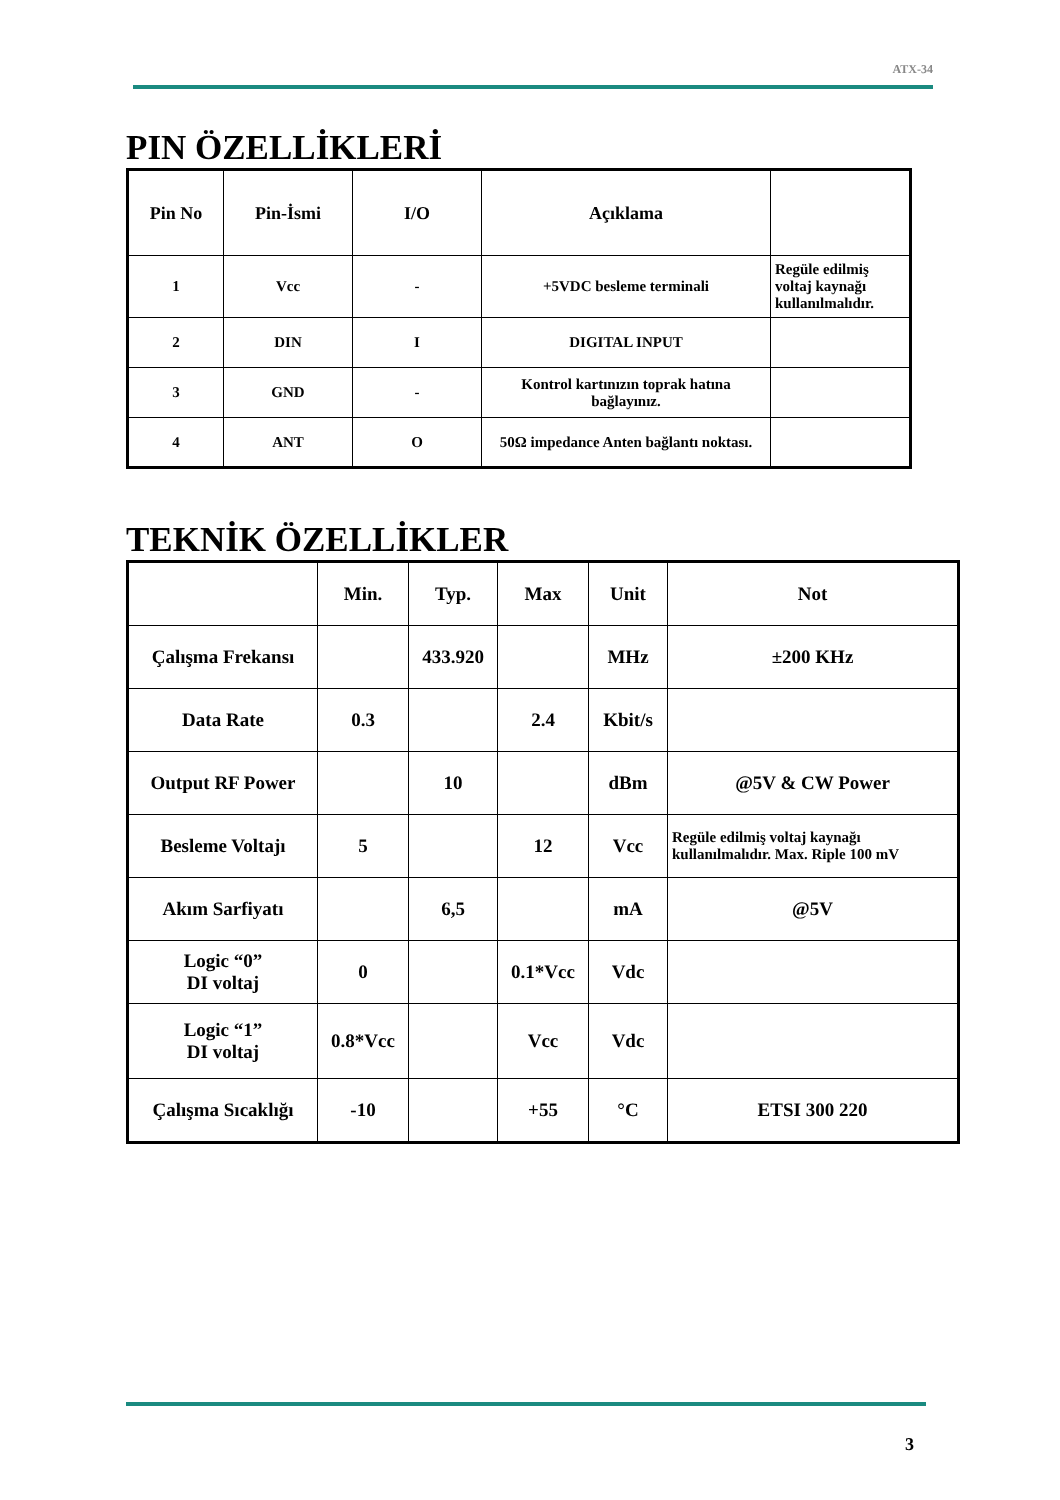ATX-34
PIN ÖZELLİKLERİ
| Pin No | Pin-İsmi | I/O | Açıklama | |
| 1 | Vcc | - | +5VDC besleme terminali | Regüle edilmiş voltaj kaynağı kullanılmalıdır. |
| 2 | DIN | I | DIGITAL INPUT | |
| 3 | GND | - | Kontrol kartınızın toprak hatına bağlayınız. | |
| 4 | ANT | O | 50Ω impedance Anten bağlantı noktası. | |
TEKNİK ÖZELLİKLER
| | Min. | Typ. | Max | Unit | Not |
| Çalışma Frekansı | | 433.920 | | MHz | ±200 KHz |
| Data Rate | 0.3 | | 2.4 | Kbit/s | |
| Output RF Power | | 10 | | dBm | @5V & CW Power |
| Besleme Voltajı | 5 | | 12 | Vcc | Regüle edilmiş voltaj kaynağı kullanılmalıdır. Max. Riple 100 mV |
| Akım Sarfiyatı | | 6,5 | | mA | @5V |
| Logic “0” DI voltaj | 0 | | 0.1*Vcc | Vdc | |
| Logic “1” DI voltaj | 0.8*Vcc | | Vcc | Vdc | |
| Çalışma Sıcaklığı | -10 | | +55 | °C | ETSI 300 220 |
3